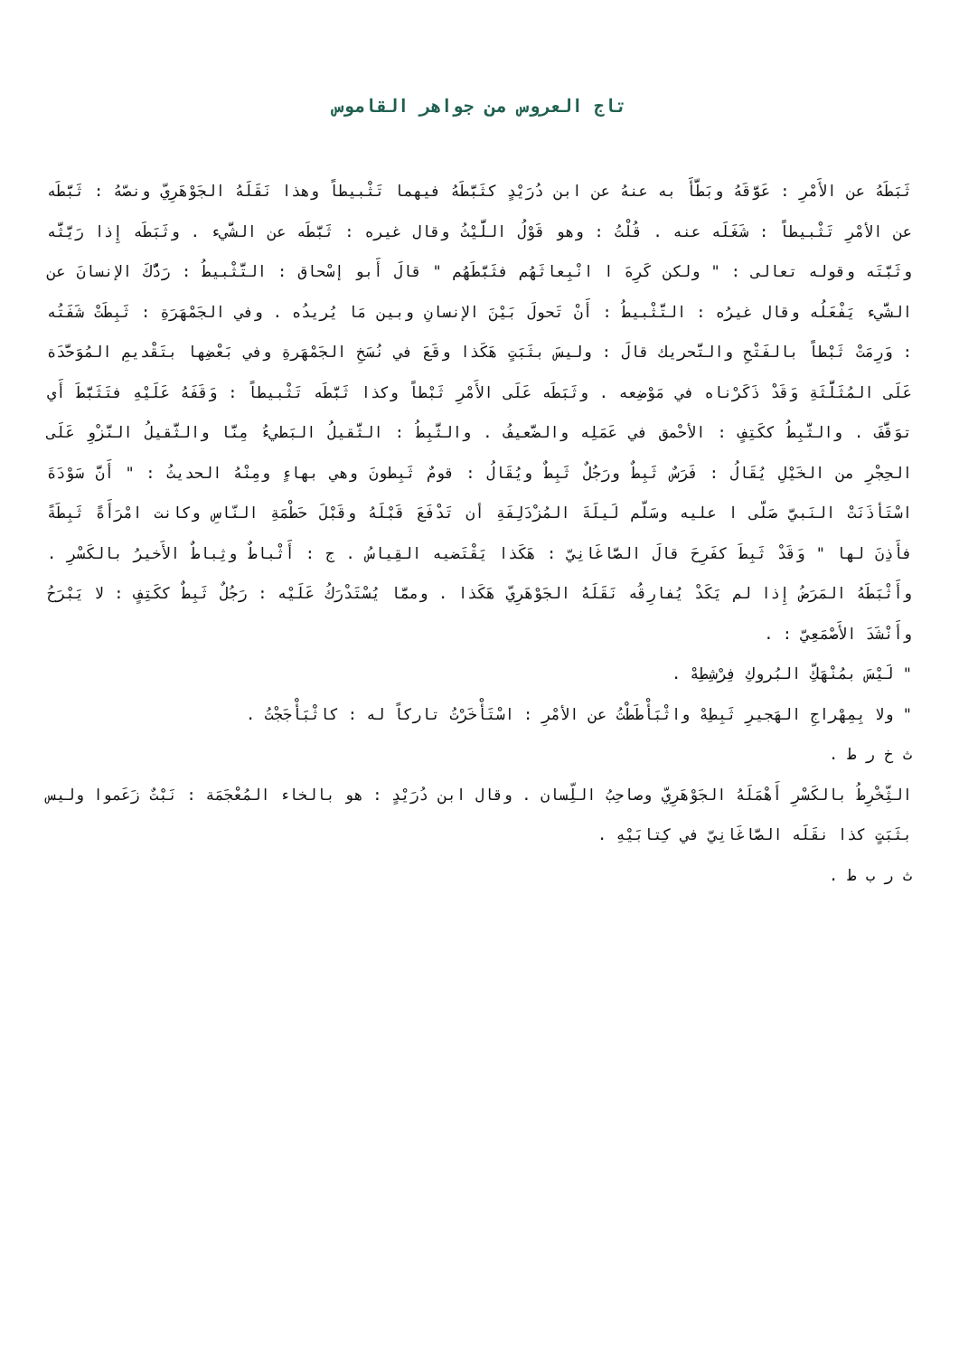تاج العروس من جواهر القاموس
ثَبَطَهُ عن الأَمْرِ : عَوَّقَهُ وبَطَّأَ به عنهُ عن ابن دُرَيْدٍ كثَبَّطَهُ فيهما تَثْبيطاً وهذا نَقَلَهُ الجَوْهَرِيّ ونصّهُ : ثَبَّطَه عن الأمْرِ تَثْبيطاً : شَغَلَه عنه . قُلْتُ : وهو قَوْلُ اللَّيْثُ وقال غيره : ثَبَّطَه عن الشَّيء . وثَبَطَه إِذا رَيَّثَّه وثَبَّتَه وقوله تعالى : " ولكن كَرِهَ ا انْبِعاثَهُم فثَبَّطَهُم " قالَ أَبو إسْحاق : التَّثْبيطُ : رَدُّكَ الإنسانَ عن الشَّيء يَفْعَلُه وقال غيرُه : التَّثْبيطُ : أَنْ تَحولَ بَيْنَ الإنسانِ وبين مَا يُريدُه . وفي الجَمْهَرَةِ : ثَبِطَتْ شَفَتُه : وَرِمَتْ ثَبْطاً بالفَتْحِ والتَّحريك قالَ : وليسَ بثَبَتٍ هَكَذا وقَعَ في نُسَخِ الجَمْهَرةِ وفي بَعْضِها بتَقْديمِ المُوَحَّدَة عَلَى المُثَلَّثَةِ وَقَدْ ذَكَرْناه في مَوْضِعه . وثَبَطَه عَلَى الأَمْرِ ثَبْطاً وكذا ثَبَّطَه تَثْبيطاً : وَقَفَهُ عَلَيْهِ فتَثَبَّطَ أَي توَقَّفَ . والثَّبِطُ ككَتِفٍ : الأحْمق في عَمَلِه والضَّعيفُ . والثَّبِطُ : الثَّقيلُ البَطيءُ مِنَّا والثَّقيلُ النَّزْوِ عَلَى الحِجْرِ من الخَيْلِ يُقَالُ : فَرَسٌ ثَبِطٌ ورَجُلٌ ثَبِطٌ ويُقَالُ : قومٌ ثَبِطونَ وهي بهاءٍ ومِنْهُ الحديثُ : " أَنَّ سَوْدَةَ اسْتَأذَنَتْ النَبيَّ صَلّى ا عليه وسَلّم لَيلَةَ المُزْدَلِفَةِ أن تَدْفَعَ قَبْلَهُ وقَبْلَ حَطْمَةِ النّاسِ وكانت امْرَأَةً ثَبِطَةً فأَذِنَ لها " وَقَدْ ثَبِطَ كفَرِحَ قالَ الصَّاغَانِيّ : هَكَذا يَقْتَضيه القِياسُ . ج : أَثْباطٌ وثِباطٌ الأَخيرُ بالكَسْرِ . وأَثْبَطَهُ المَرَضُ إِذا لم يَكَدْ يُفارِقُه نَقَلَهُ الجَوْهَرِيّ هَكَذا . وممَّا يُسْتَدْرَكُ عَلَيْه : رَجُلٌ ثَبِطٌ ككَتِفٍ : لا يَبْرَحُ وأَنْشَدَ الأَصْمَعِيّ : .
" لَيْسَ بمُنْهَكِّ البُروكِ فِرْشِطِهْ .
" ولا بِمِهْراجِ الهَجيرِ ثَبِطِهْ واثْبَأْطَطْتُ عن الأمْرِ : اسْتَأْخَرْتُ تاركاً له : كاثْبَأْجَجْتُ .
ث خ ر ط .
الثِّخْرِطُ بالكَسْرِ أَهْمَلَهُ الجَوْهَرِيّ وصاحِبُ اللِّسان . وقال ابن دُرَيْدٍ : هو بالخاء المُعْجَمَة : نَبْتٌ زَعَموا وليس بثَبَتٍ كذا نقَلَه الصَّاغَانِيّ في كِتابَيْهِ .
ث ر ب ط .